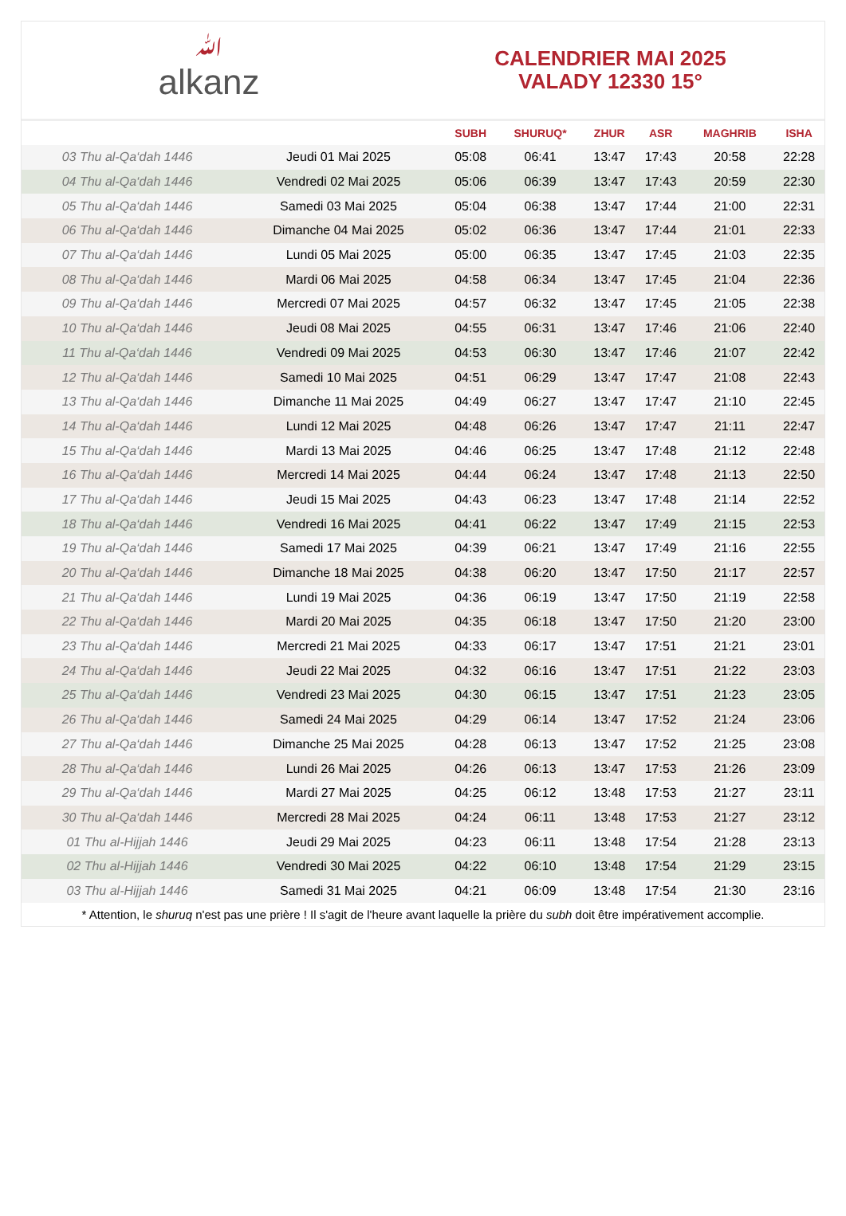ﷲalkanz
CALENDRIER MAI 2025
VALADY 12330 15°
| | | SUBH | SHURUQ* | ZHUR | ASR | MAGHRIB | ISHA |
| --- | --- | --- | --- | --- | --- | --- | --- |
| 03 Thu al-Qa‘dah 1446 | Jeudi 01 Mai 2025 | 05:08 | 06:41 | 13:47 | 17:43 | 20:58 | 22:28 |
| 04 Thu al-Qa‘dah 1446 | Vendredi 02 Mai 2025 | 05:06 | 06:39 | 13:47 | 17:43 | 20:59 | 22:30 |
| 05 Thu al-Qa‘dah 1446 | Samedi 03 Mai 2025 | 05:04 | 06:38 | 13:47 | 17:44 | 21:00 | 22:31 |
| 06 Thu al-Qa‘dah 1446 | Dimanche 04 Mai 2025 | 05:02 | 06:36 | 13:47 | 17:44 | 21:01 | 22:33 |
| 07 Thu al-Qa‘dah 1446 | Lundi 05 Mai 2025 | 05:00 | 06:35 | 13:47 | 17:45 | 21:03 | 22:35 |
| 08 Thu al-Qa‘dah 1446 | Mardi 06 Mai 2025 | 04:58 | 06:34 | 13:47 | 17:45 | 21:04 | 22:36 |
| 09 Thu al-Qa‘dah 1446 | Mercredi 07 Mai 2025 | 04:57 | 06:32 | 13:47 | 17:45 | 21:05 | 22:38 |
| 10 Thu al-Qa‘dah 1446 | Jeudi 08 Mai 2025 | 04:55 | 06:31 | 13:47 | 17:46 | 21:06 | 22:40 |
| 11 Thu al-Qa‘dah 1446 | Vendredi 09 Mai 2025 | 04:53 | 06:30 | 13:47 | 17:46 | 21:07 | 22:42 |
| 12 Thu al-Qa‘dah 1446 | Samedi 10 Mai 2025 | 04:51 | 06:29 | 13:47 | 17:47 | 21:08 | 22:43 |
| 13 Thu al-Qa‘dah 1446 | Dimanche 11 Mai 2025 | 04:49 | 06:27 | 13:47 | 17:47 | 21:10 | 22:45 |
| 14 Thu al-Qa‘dah 1446 | Lundi 12 Mai 2025 | 04:48 | 06:26 | 13:47 | 17:47 | 21:11 | 22:47 |
| 15 Thu al-Qa‘dah 1446 | Mardi 13 Mai 2025 | 04:46 | 06:25 | 13:47 | 17:48 | 21:12 | 22:48 |
| 16 Thu al-Qa‘dah 1446 | Mercredi 14 Mai 2025 | 04:44 | 06:24 | 13:47 | 17:48 | 21:13 | 22:50 |
| 17 Thu al-Qa‘dah 1446 | Jeudi 15 Mai 2025 | 04:43 | 06:23 | 13:47 | 17:48 | 21:14 | 22:52 |
| 18 Thu al-Qa‘dah 1446 | Vendredi 16 Mai 2025 | 04:41 | 06:22 | 13:47 | 17:49 | 21:15 | 22:53 |
| 19 Thu al-Qa‘dah 1446 | Samedi 17 Mai 2025 | 04:39 | 06:21 | 13:47 | 17:49 | 21:16 | 22:55 |
| 20 Thu al-Qa‘dah 1446 | Dimanche 18 Mai 2025 | 04:38 | 06:20 | 13:47 | 17:50 | 21:17 | 22:57 |
| 21 Thu al-Qa‘dah 1446 | Lundi 19 Mai 2025 | 04:36 | 06:19 | 13:47 | 17:50 | 21:19 | 22:58 |
| 22 Thu al-Qa‘dah 1446 | Mardi 20 Mai 2025 | 04:35 | 06:18 | 13:47 | 17:50 | 21:20 | 23:00 |
| 23 Thu al-Qa‘dah 1446 | Mercredi 21 Mai 2025 | 04:33 | 06:17 | 13:47 | 17:51 | 21:21 | 23:01 |
| 24 Thu al-Qa‘dah 1446 | Jeudi 22 Mai 2025 | 04:32 | 06:16 | 13:47 | 17:51 | 21:22 | 23:03 |
| 25 Thu al-Qa‘dah 1446 | Vendredi 23 Mai 2025 | 04:30 | 06:15 | 13:47 | 17:51 | 21:23 | 23:05 |
| 26 Thu al-Qa‘dah 1446 | Samedi 24 Mai 2025 | 04:29 | 06:14 | 13:47 | 17:52 | 21:24 | 23:06 |
| 27 Thu al-Qa‘dah 1446 | Dimanche 25 Mai 2025 | 04:28 | 06:13 | 13:47 | 17:52 | 21:25 | 23:08 |
| 28 Thu al-Qa‘dah 1446 | Lundi 26 Mai 2025 | 04:26 | 06:13 | 13:47 | 17:53 | 21:26 | 23:09 |
| 29 Thu al-Qa‘dah 1446 | Mardi 27 Mai 2025 | 04:25 | 06:12 | 13:48 | 17:53 | 21:27 | 23:11 |
| 30 Thu al-Qa‘dah 1446 | Mercredi 28 Mai 2025 | 04:24 | 06:11 | 13:48 | 17:53 | 21:27 | 23:12 |
| 01 Thu al-Hijjah 1446 | Jeudi 29 Mai 2025 | 04:23 | 06:11 | 13:48 | 17:54 | 21:28 | 23:13 |
| 02 Thu al-Hijjah 1446 | Vendredi 30 Mai 2025 | 04:22 | 06:10 | 13:48 | 17:54 | 21:29 | 23:15 |
| 03 Thu al-Hijjah 1446 | Samedi 31 Mai 2025 | 04:21 | 06:09 | 13:48 | 17:54 | 21:30 | 23:16 |
* Attention, le shuruq n'est pas une prière ! Il s'agit de l'heure avant laquelle la prière du subh doit être impérativement accomplie.